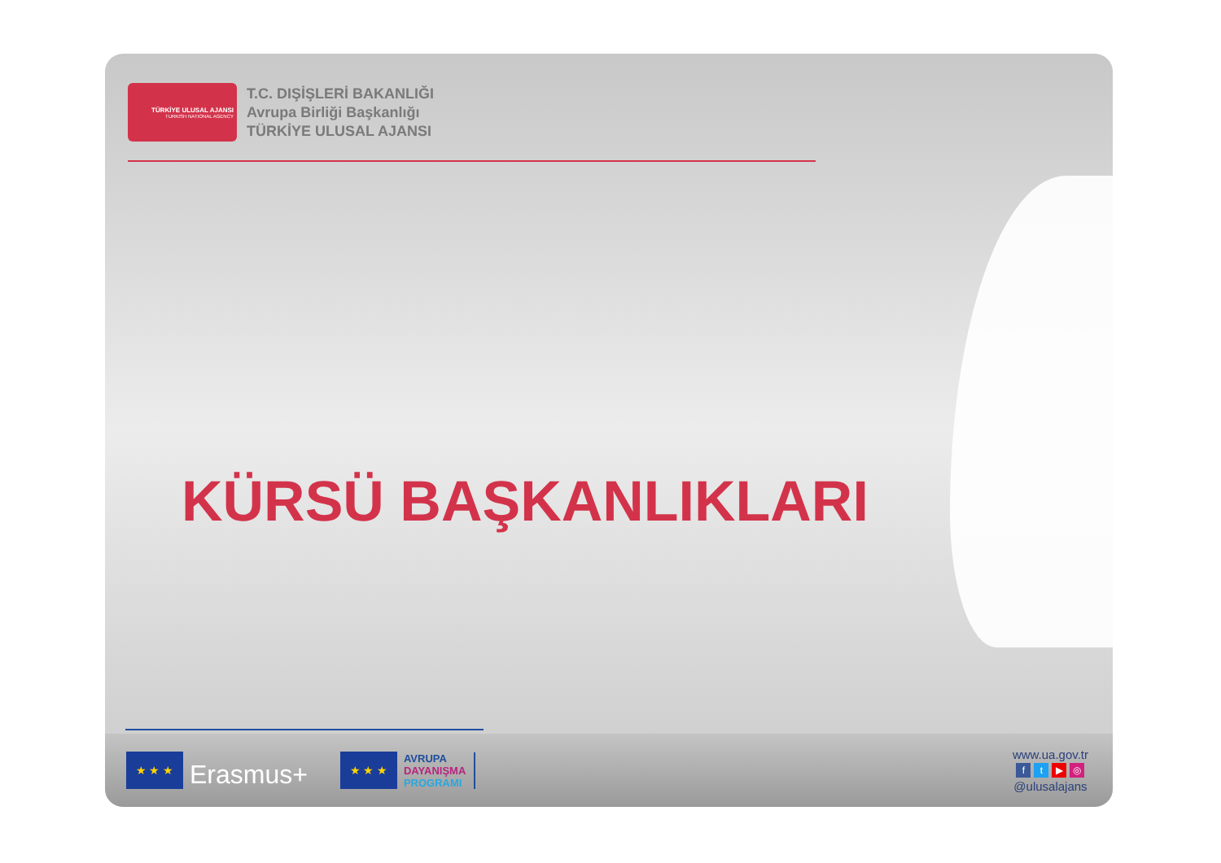TÜRKİYE ULUSAL AJANSI
TURKISH NATIONAL AGENCY
T.C. DIŞİŞLERİ BAKANLIĞI
Avrupa Birliği Başkanlığı
TÜRKİYE ULUSAL AJANSI
KÜRSÜ BAŞKANLIKLARI
★ ★ ★
Erasmus+
★ ★ ★
AVRUPA
DAYANIŞMA
PROGRAMI
www.ua.gov.tr
ft ▶ ◎
@ulusalajans